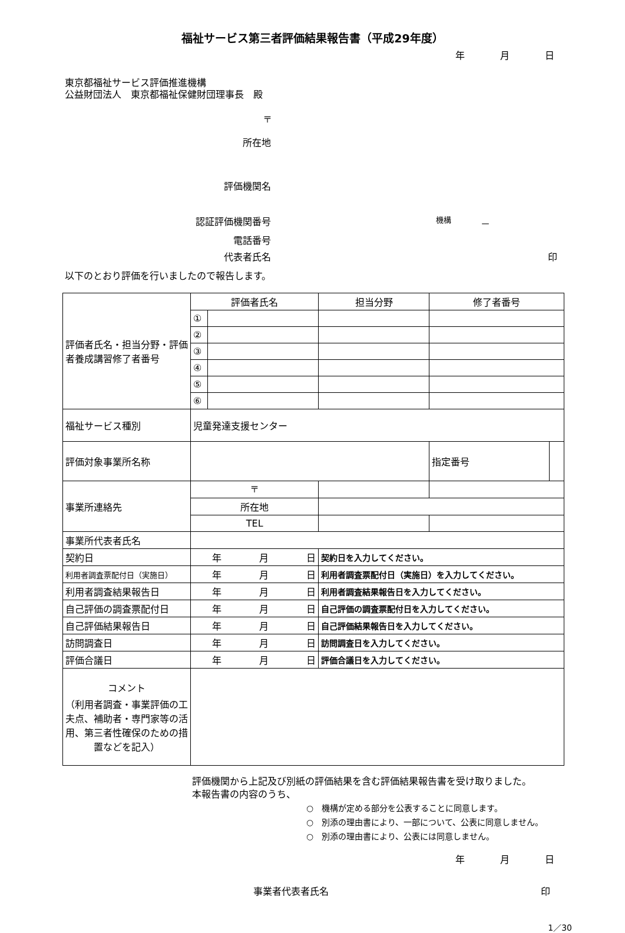福祉サービス第三者評価結果報告書（平成29年度）
年 月 日
東京都福祉サービス評価推進機構
公益財団法人　東京都福祉保健財団理事長　殿
〒
所在地
評価機関名
認証評価機関番号 機構 －
電話番号
代表者氏名 印
以下のとおり評価を行いましたので報告します。
| 評価者氏名・担当分野・評価者養成講習修了者番号 | 評価者氏名 | | 担当分野 | | 修了者番号 | | |
| | ① | | | | | | |
| | ② | | | | | | |
| | ③ | | | | | | |
| | ④ | | | | | | |
| | ⑤ | | | | | | |
| | ⑥ | | | | | | |
| 福祉サービス種別 | 児童発達支援センター | | | | | | |
| 評価対象事業所名称 | | | | | | 指定番号 | |
| 事業所連絡先 | 〒 | | | | | | |
| | 所在地 | | | | | | |
| | TEL | | | | | | |
| 事業所代表者氏名 | | | | | | | |
| 契約日 | 年 月 日 | | 契約日を入力してください。 | | | | |
| 利用者調査票配付日（実施日） | 年 月 日 | | 利用者調査票配付日（実施日）を入力してください。 | | | | |
| 利用者調査結果報告日 | 年 月 日 | | 利用者調査結果報告日を入力してください。 | | | | |
| 自己評価の調査票配付日 | 年 月 日 | | 自己評価の調査票配付日を入力してください。 | | | | |
| 自己評価結果報告日 | 年 月 日 | | 自己評価結果報告日を入力してください。 | | | | |
| 訪問調査日 | 年 月 日 | | 訪問調査日を入力してください。 | | | | |
| 評価合議日 | 年 月 日 | | 評価合議日を入力してください。 | | | | |
| コメント （利用者調査・事業評価の工夫点、補助者・専門家等の活用、第三者性確保のための措置などを記入） | | | | | | | |
評価機関から上記及び別紙の評価結果を含む評価結果報告書を受け取りました。
本報告書の内容のうち、
○　機構が定める部分を公表することに同意します。
○　別添の理由書により、一部について、公表に同意しません。
○　別添の理由書により、公表には同意しません。
年 月 日
事業者代表者氏名 印
1／30